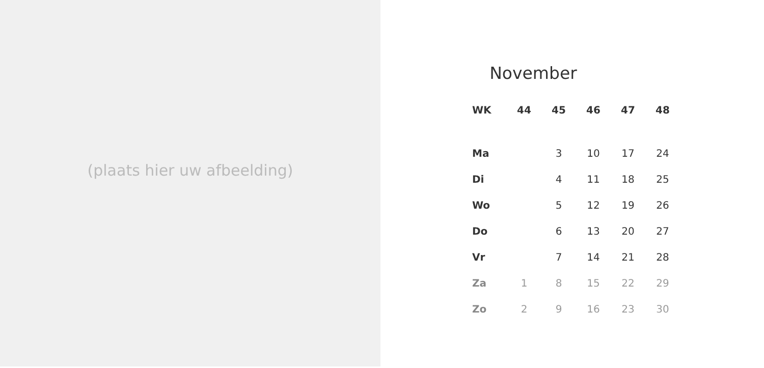(plaats hier uw afbeelding)
November
| WK | 44 | 45 | 46 | 47 | 48 |
| --- | --- | --- | --- | --- | --- |
| Ma | | 3 | 10 | 17 | 24 |
| Di | | 4 | 11 | 18 | 25 |
| Wo | | 5 | 12 | 19 | 26 |
| Do | | 6 | 13 | 20 | 27 |
| Vr | | 7 | 14 | 21 | 28 |
| Za | 1 | 8 | 15 | 22 | 29 |
| Zo | 2 | 9 | 16 | 23 | 30 |